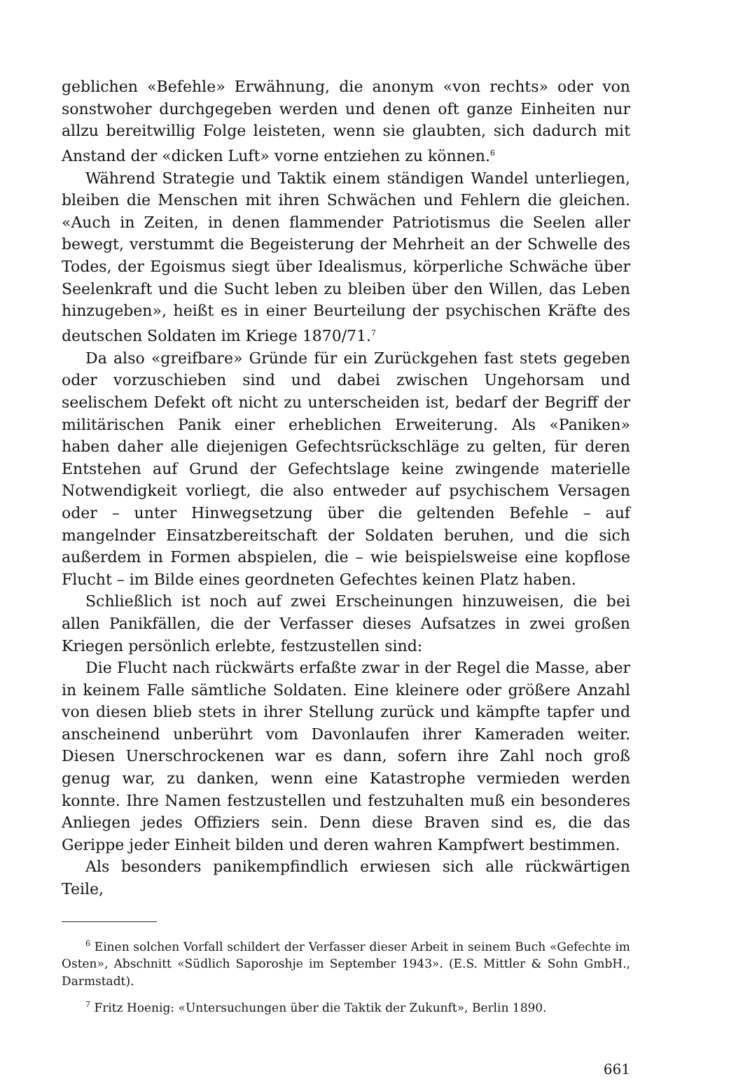geblichen «Befehle» Erwähnung, die anonym «von rechts» oder von sonstwoher durchgegeben werden und denen oft ganze Einheiten nur allzu bereitwillig Folge leisteten, wenn sie glaubten, sich dadurch mit Anstand der «dicken Luft» vorne entziehen zu können.<sup>6</sup>
Während Strategie und Taktik einem ständigen Wandel unterliegen, bleiben die Menschen mit ihren Schwächen und Fehlern die gleichen. «Auch in Zeiten, in denen flammender Patriotismus die Seelen aller bewegt, verstummt die Begeisterung der Mehrheit an der Schwelle des Todes, der Egoismus siegt über Idealismus, körperliche Schwäche über Seelenkraft und die Sucht leben zu bleiben über den Willen, das Leben hinzugeben», heißt es in einer Beurteilung der psychischen Kräfte des deutschen Soldaten im Kriege 1870/71.<sup>7</sup>
Da also «greifbare» Gründe für ein Zurückgehen fast stets gegeben oder vorzuschieben sind und dabei zwischen Ungehorsam und seelischem Defekt oft nicht zu unterscheiden ist, bedarf der Begriff der militärischen Panik einer erheblichen Erweiterung. Als «Paniken» haben daher alle diejenigen Gefechtsrückschläge zu gelten, für deren Entstehen auf Grund der Gefechtslage keine zwingende materielle Notwendigkeit vorliegt, die also entweder auf psychischem Versagen oder – unter Hinwegsetzung über die geltenden Befehle – auf mangelnder Einsatzbereitschaft der Soldaten beruhen, und die sich außerdem in Formen abspielen, die – wie beispielsweise eine kopflose Flucht – im Bilde eines geordneten Gefechtes keinen Platz haben.
Schließlich ist noch auf zwei Erscheinungen hinzuweisen, die bei allen Panikfällen, die der Verfasser dieses Aufsatzes in zwei großen Kriegen persönlich erlebte, festzustellen sind:
Die Flucht nach rückwärts erfaßte zwar in der Regel die Masse, aber in keinem Falle sämtliche Soldaten. Eine kleinere oder größere Anzahl von diesen blieb stets in ihrer Stellung zurück und kämpfte tapfer und anscheinend unberührt vom Davonlaufen ihrer Kameraden weiter. Diesen Unerschrockenen war es dann, sofern ihre Zahl noch groß genug war, zu danken, wenn eine Katastrophe vermieden werden konnte. Ihre Namen festzustellen und festzuhalten muß ein besonderes Anliegen jedes Offiziers sein. Denn diese Braven sind es, die das Gerippe jeder Einheit bilden und deren wahren Kampfwert bestimmen.
Als besonders panikempfindlich erwiesen sich alle rückwärtigen Teile,
<sup>6</sup> Einen solchen Vorfall schildert der Verfasser dieser Arbeit in seinem Buch «Gefechte im Osten», Abschnitt «Südlich Saporoshje im September 1943». (E.S. Mittler & Sohn GmbH., Darmstadt).
<sup>7</sup> Fritz Hoenig: «Untersuchungen über die Taktik der Zukunft», Berlin 1890.
661